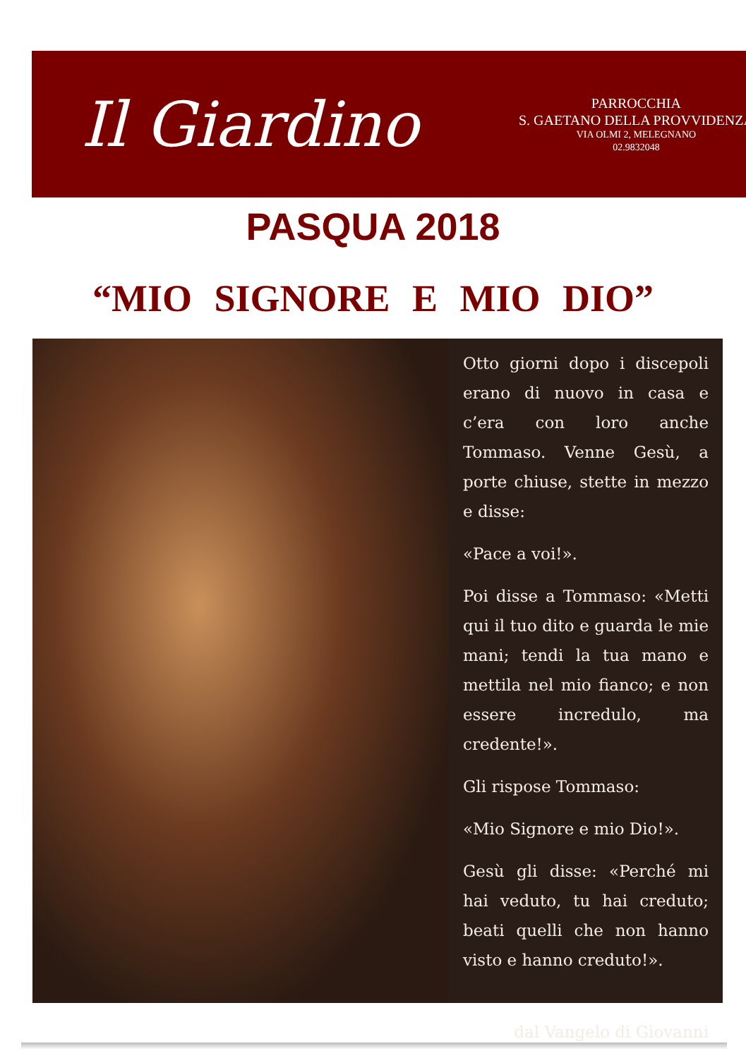Il Giardino
PARROCCHIA
S. GAETANO DELLA PROVVIDENZA
VIA OLMI 2, MELEGNANO
02.9832048
PASQUA 2018
“MIO SIGNORE E MIO DIO”
Otto giorni dopo i discepoli erano di nuovo in casa e c’era con loro anche Tommaso. Venne Gesù, a porte chiuse, stette in mezzo e disse:
«Pace a voi!».
Poi disse a Tommaso: «Metti qui il tuo dito e guarda le mie mani; tendi la tua mano e mettila nel mio fianco; e non essere incredulo, ma credente!».
Gli rispose Tommaso:
«Mio Signore e mio Dio!».
Gesù gli disse: «Perché mi hai veduto, tu hai creduto; beati quelli che non hanno visto e hanno creduto!».
dal Vangelo di Giovanni